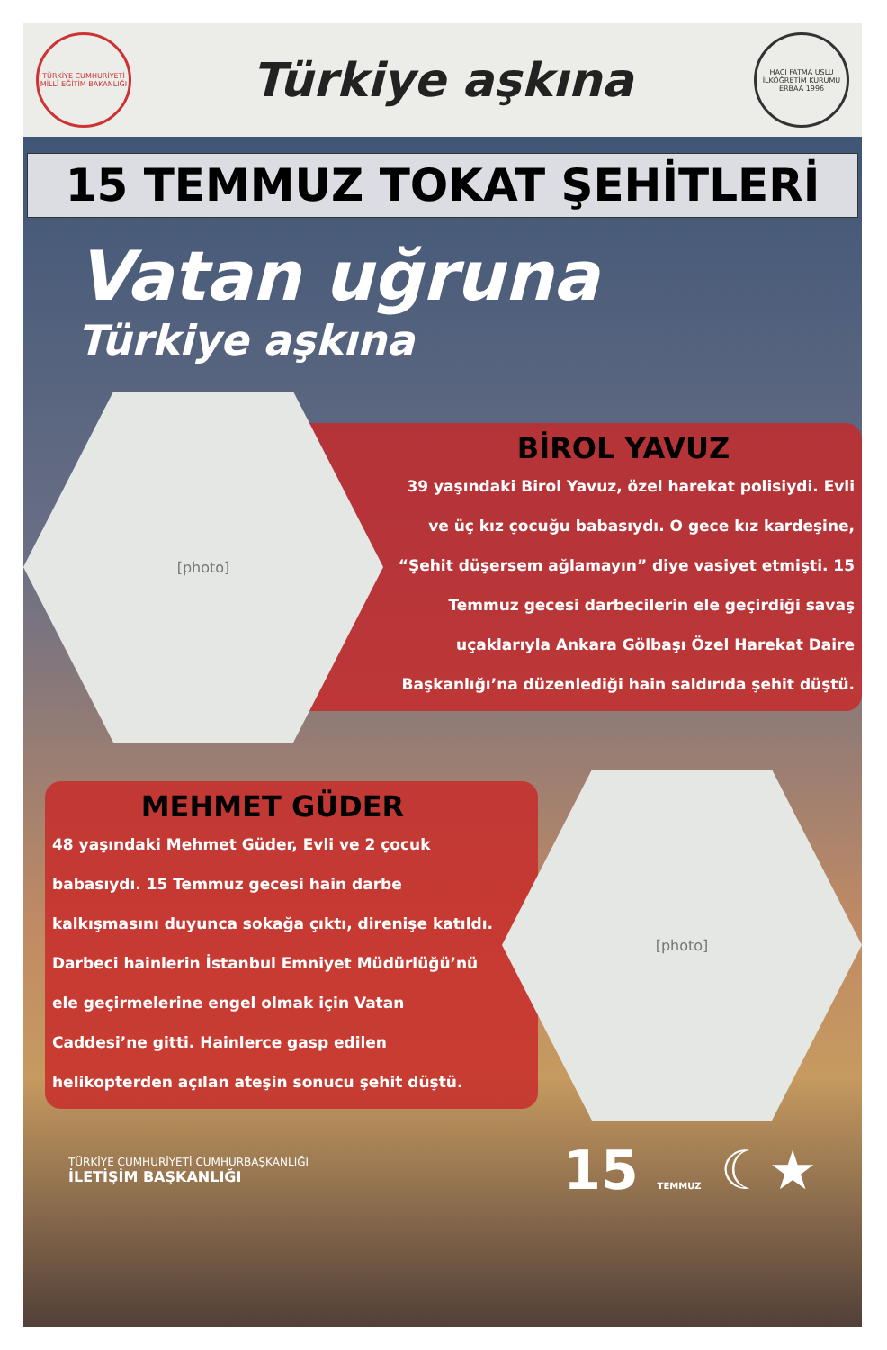TÜRKİYE CUMHURİYETİ MİLLÎ EĞİTİM BAKANLIĞI
Türkiye aşkına
HACI FATMA USLU İLKÖĞRETİM KURUMU ERBAA 1996
15 TEMMUZ TOKAT ŞEHİTLERİ
Vatan uğruna
Türkiye aşkına
[photo]
BİROL YAVUZ
39 yaşındaki Birol Yavuz, özel harekat polisiydi. Evli ve üç kız çocuğu babasıydı. O gece kız kardeşine, “Şehit düşersem ağlamayın” diye vasiyet etmişti. 15 Temmuz gecesi darbecilerin ele geçirdiği savaş uçaklarıyla Ankara Gölbaşı Özel Harekat Daire Başkanlığı’na düzenlediği hain saldırıda şehit düştü.
MEHMET GÜDER
48 yaşındaki Mehmet Güder, Evli ve 2 çocuk babasıydı. 15 Temmuz gecesi hain darbe kalkışmasını duyunca sokağa çıktı, direnişe katıldı. Darbeci hainlerin İstanbul Emniyet Müdürlüğü’nü ele geçirmelerine engel olmak için Vatan Caddesi’ne gitti. Hainlerce gasp edilen helikopterden açılan ateşin sonucu şehit düştü.
[photo]
TÜRKİYE CUMHURİYETİ CUMHURBAŞKANLIĞI
İLETİŞİM BAŞKANLIĞI
15 TEMMUZ ☾★